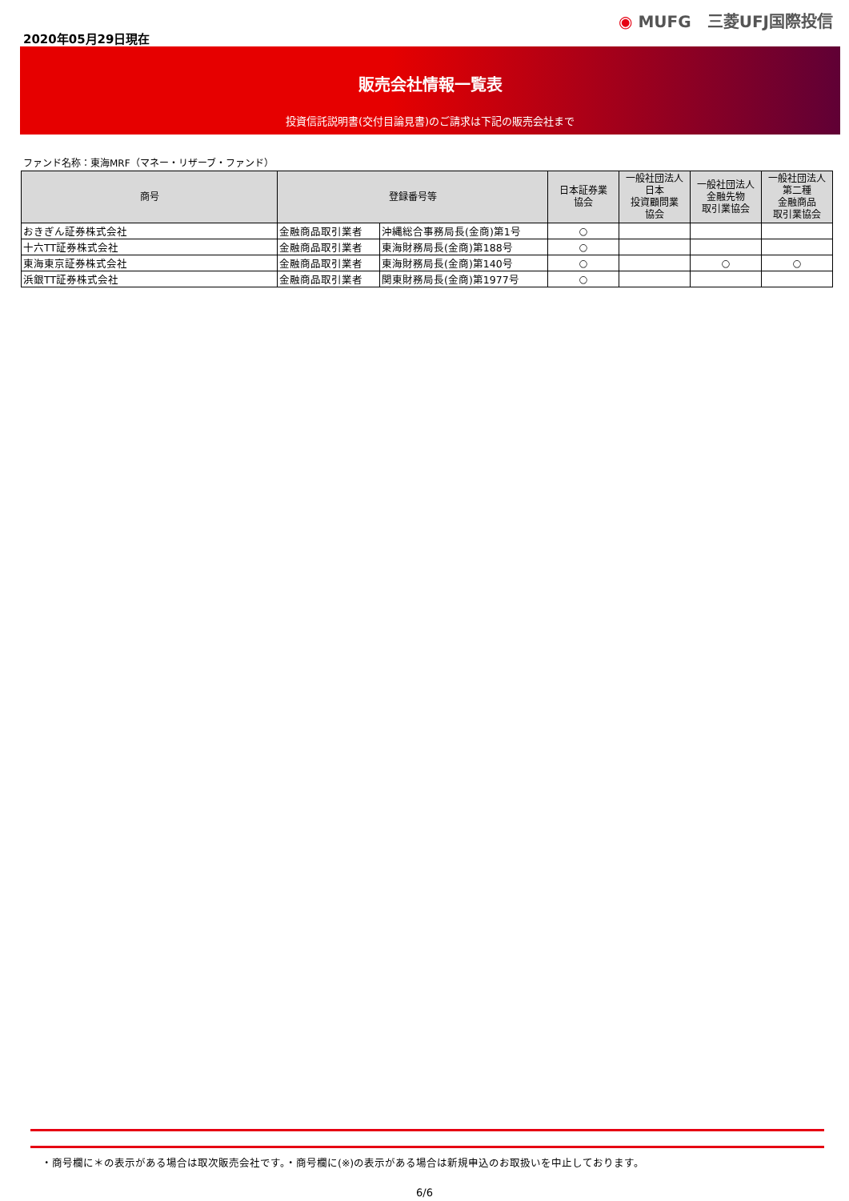2020年05月29日現在
◉ MUFG　三菱UFJ国際投信
販売会社情報一覧表
投資信託説明書(交付目論見書)のご請求は下記の販売会社まで
ファンド名称：東海MRF（マネー・リザーブ・ファンド）
| 商号 | 登録番号等 | | 日本証券業 協会 | 一般社団法人 日本 投資顧問業 協会 | 一般社団法人 金融先物 取引業協会 | 一般社団法人 第二種 金融商品 取引業協会 |
| --- | --- | --- | --- | --- | --- | --- |
| おきぎん証券株式会社 | 金融商品取引業者 | 沖縄総合事務局長(金商)第1号 | ○ | | | |
| 十六TT証券株式会社 | 金融商品取引業者 | 東海財務局長(金商)第188号 | ○ | | | |
| 東海東京証券株式会社 | 金融商品取引業者 | 東海財務局長(金商)第140号 | ○ | | ○ | ○ |
| 浜銀TT証券株式会社 | 金融商品取引業者 | 関東財務局長(金商)第1977号 | ○ | | | |
・商号欄に＊の表示がある場合は取次販売会社です。・商号欄に(※)の表示がある場合は新規申込のお取扱いを中止しております。
6/6